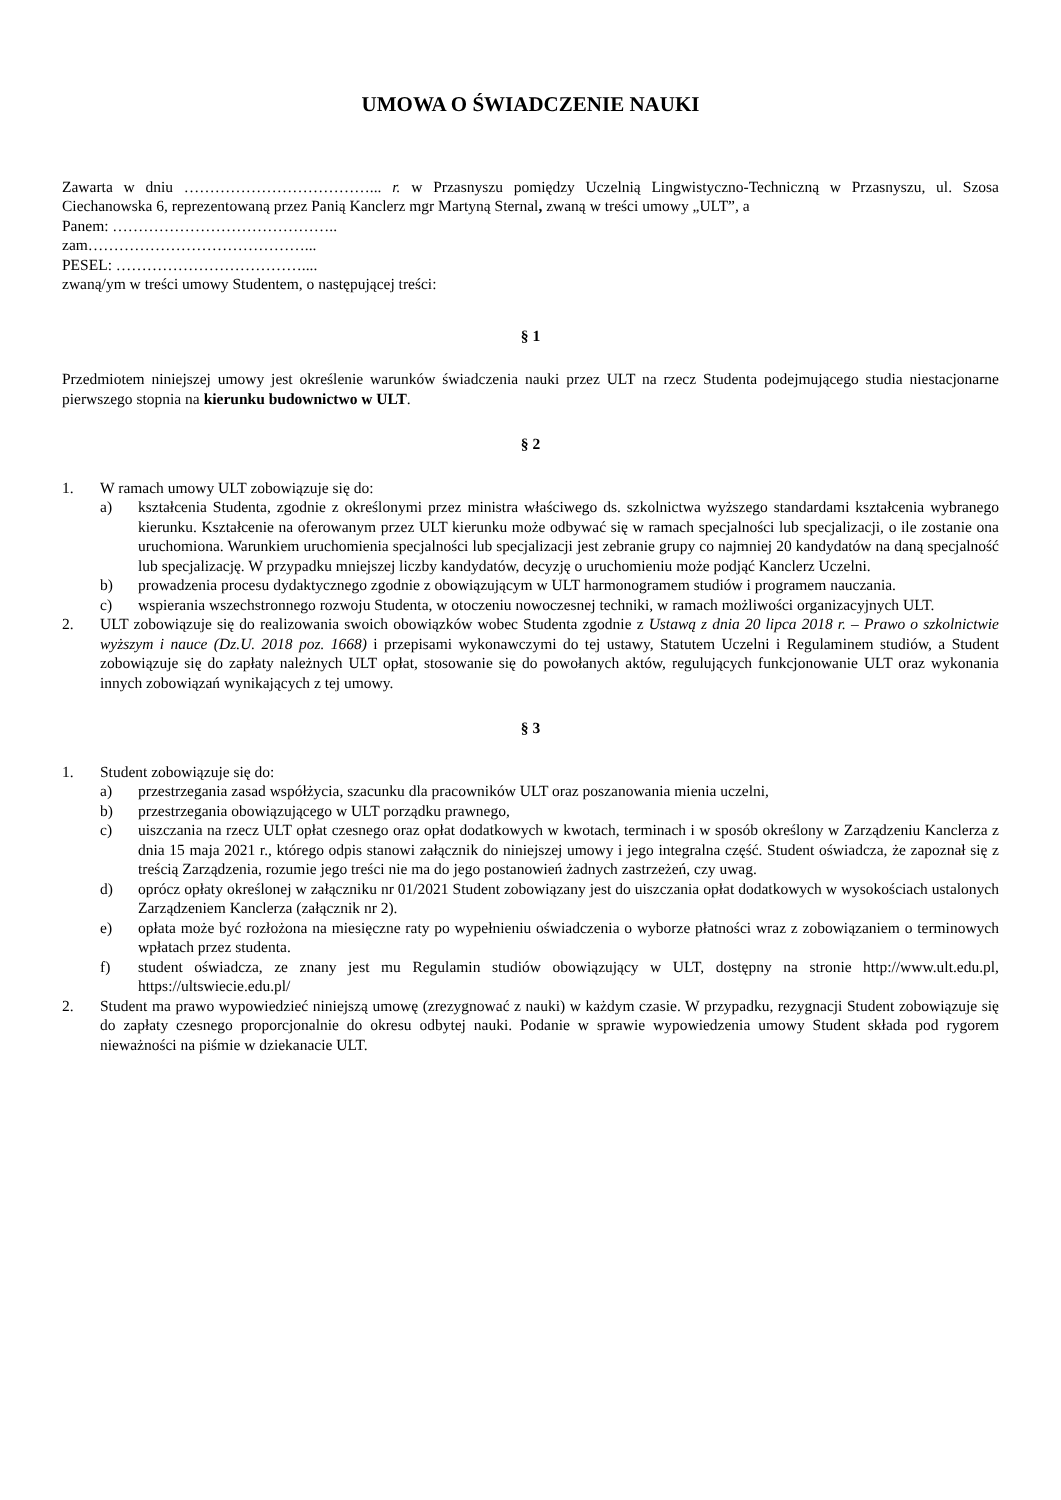UMOWA O ŚWIADCZENIE NAUKI
Zawarta w dniu ………………………………... r. w Przasnyszu pomiędzy Uczelnią Lingwistyczno-Techniczną w Przasnyszu, ul. Szosa Ciechanowska 6, reprezentowaną przez Panią Kanclerz mgr Martyną Sternal, zwaną w treści umowy „ULT”, a
Panem: ……………………………………..
zam……………………………………...
PESEL: ………………………………....
zwaną/ym w treści umowy Studentem, o następującej treści:
§ 1
Przedmiotem niniejszej umowy jest określenie warunków świadczenia nauki przez ULT na rzecz Studenta podejmującego studia niestacjonarne pierwszego stopnia na kierunku budownictwo w ULT.
§ 2
1. W ramach umowy ULT zobowiązuje się do:
a) kształcenia Studenta, zgodnie z określonymi przez ministra właściwego ds. szkolnictwa wyższego standardami kształcenia wybranego kierunku. Kształcenie na oferowanym przez ULT kierunku może odbywać się w ramach specjalności lub specjalizacji, o ile zostanie ona uruchomiona. Warunkiem uruchomienia specjalności lub specjalizacji jest zebranie grupy co najmniej 20 kandydatów na daną specjalność lub specjalizację. W przypadku mniejszej liczby kandydatów, decyzję o uruchomieniu może podjąć Kanclerz Uczelni.
b) prowadzenia procesu dydaktycznego zgodnie z obowiązującym w ULT harmonogramem studiów i programem nauczania.
c) wspierania wszechstronnego rozwoju Studenta, w otoczeniu nowoczesnej techniki, w ramach możliwości organizacyjnych ULT.
2. ULT zobowiązuje się do realizowania swoich obowiązków wobec Studenta zgodnie z Ustawą z dnia 20 lipca 2018 r. – Prawo o szkolnictwie wyższym i nauce (Dz.U. 2018 poz. 1668) i przepisami wykonawczymi do tej ustawy, Statutem Uczelni i Regulaminem studiów, a Student zobowiązuje się do zapłaty należnych ULT opłat, stosowanie się do powołanych aktów, regulujących funkcjonowanie ULT oraz wykonania innych zobowiązań wynikających z tej umowy.
§ 3
1. Student zobowiązuje się do:
a) przestrzegania zasad współżycia, szacunku dla pracowników ULT oraz poszanowania mienia uczelni,
b) przestrzegania obowiązującego w ULT porządku prawnego,
c) uiszczania na rzecz ULT opłat czesnego oraz opłat dodatkowych w kwotach, terminach i w sposób określony w Zarządzeniu Kanclerza z dnia 15 maja 2021 r., którego odpis stanowi załącznik do niniejszej umowy i jego integralna część. Student oświadcza, że zapoznał się z treścią Zarządzenia, rozumie jego treści nie ma do jego postanowień żadnych zastrzeżeń, czy uwag.
d) oprócz opłaty określonej w załączniku nr 01/2021 Student zobowiązany jest do uiszczania opłat dodatkowych w wysokościach ustalonych Zarządzeniem Kanclerza (załącznik nr 2).
e) opłata może być rozłożona na miesięczne raty po wypełnieniu oświadczenia o wyborze płatności wraz z zobowiązaniem o terminowych wpłatach przez studenta.
f) student oświadcza, ze znany jest mu Regulamin studiów obowiązujący w ULT, dostępny na stronie http://www.ult.edu.pl, https://ultswiecie.edu.pl/
2. Student ma prawo wypowiedzieć niniejszą umowę (zrezygnować z nauki) w każdym czasie. W przypadku, rezygnacji Student zobowiązuje się do zapłaty czesnego proporcjonalnie do okresu odbytej nauki. Podanie w sprawie wypowiedzenia umowy Student składa pod rygorem nieważności na piśmie w dziekanacie ULT.